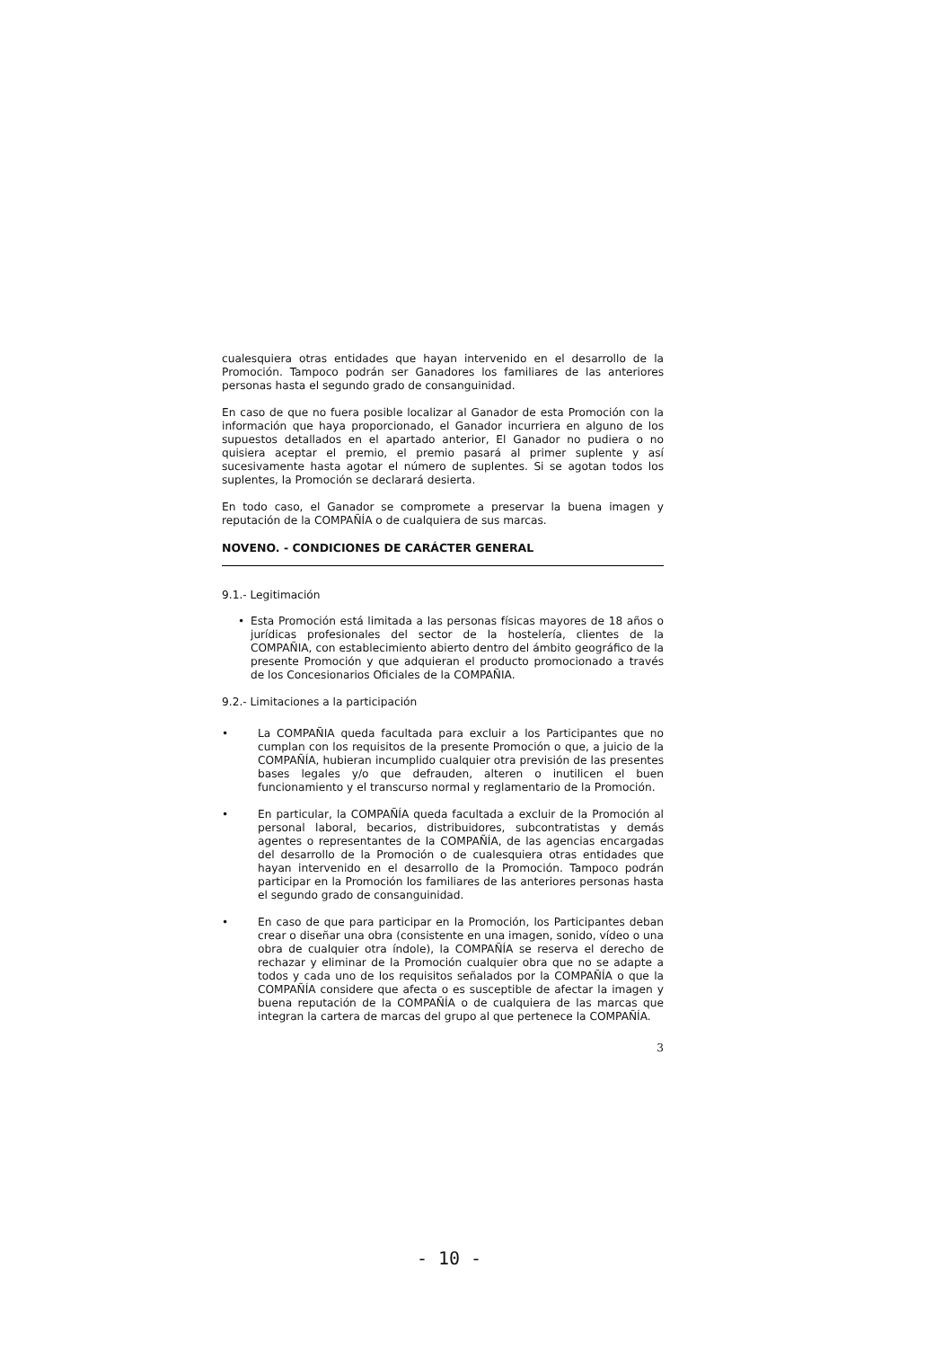cualesquiera otras entidades que hayan intervenido en el desarrollo de la Promoción. Tampoco podrán ser Ganadores los familiares de las anteriores personas hasta el segundo grado de consanguinidad.
En caso de que no fuera posible localizar al Ganador de esta Promoción con la información que haya proporcionado, el Ganador incurriera en alguno de los supuestos detallados en el apartado anterior, El Ganador no pudiera o no quisiera aceptar el premio, el premio pasará al primer suplente y así sucesivamente hasta agotar el número de suplentes. Si se agotan todos los suplentes, la Promoción se declarará desierta.
En todo caso, el Ganador se compromete a preservar la buena imagen y reputación de la COMPAÑÍA o de cualquiera de sus marcas.
NOVENO. - CONDICIONES DE CARÁCTER GENERAL
9.1.- Legitimación
• Esta Promoción está limitada a las personas físicas mayores de 18 años o jurídicas profesionales del sector de la hostelería, clientes de la COMPAÑIA, con establecimiento abierto dentro del ámbito geográfico de la presente Promoción y que adquieran el producto promocionado a través de los Concesionarios Oficiales de la COMPAÑIA.
9.2.- Limitaciones a la participación
• La COMPAÑIA queda facultada para excluir a los Participantes que no cumplan con los requisitos de la presente Promoción o que, a juicio de la COMPAÑÍA, hubieran incumplido cualquier otra previsión de las presentes bases legales y/o que defrauden, alteren o inutilicen el buen funcionamiento y el transcurso normal y reglamentario de la Promoción.
• En particular, la COMPAÑÍA queda facultada a excluir de la Promoción al personal laboral, becarios, distribuidores, subcontratistas y demás agentes o representantes de la COMPAÑÍA, de las agencias encargadas del desarrollo de la Promoción o de cualesquiera otras entidades que hayan intervenido en el desarrollo de la Promoción. Tampoco podrán participar en la Promoción los familiares de las anteriores personas hasta el segundo grado de consanguinidad.
• En caso de que para participar en la Promoción, los Participantes deban crear o diseñar una obra (consistente en una imagen, sonido, vídeo o una obra de cualquier otra índole), la COMPAÑÍA se reserva el derecho de rechazar y eliminar de la Promoción cualquier obra que no se adapte a todos y cada uno de los requisitos señalados por la COMPAÑÍA o que la COMPAÑÍA considere que afecta o es susceptible de afectar la imagen y buena reputación de la COMPAÑÍA o de cualquiera de las marcas que integran la cartera de marcas del grupo al que pertenece la COMPAÑÍA.
3
- 10 -